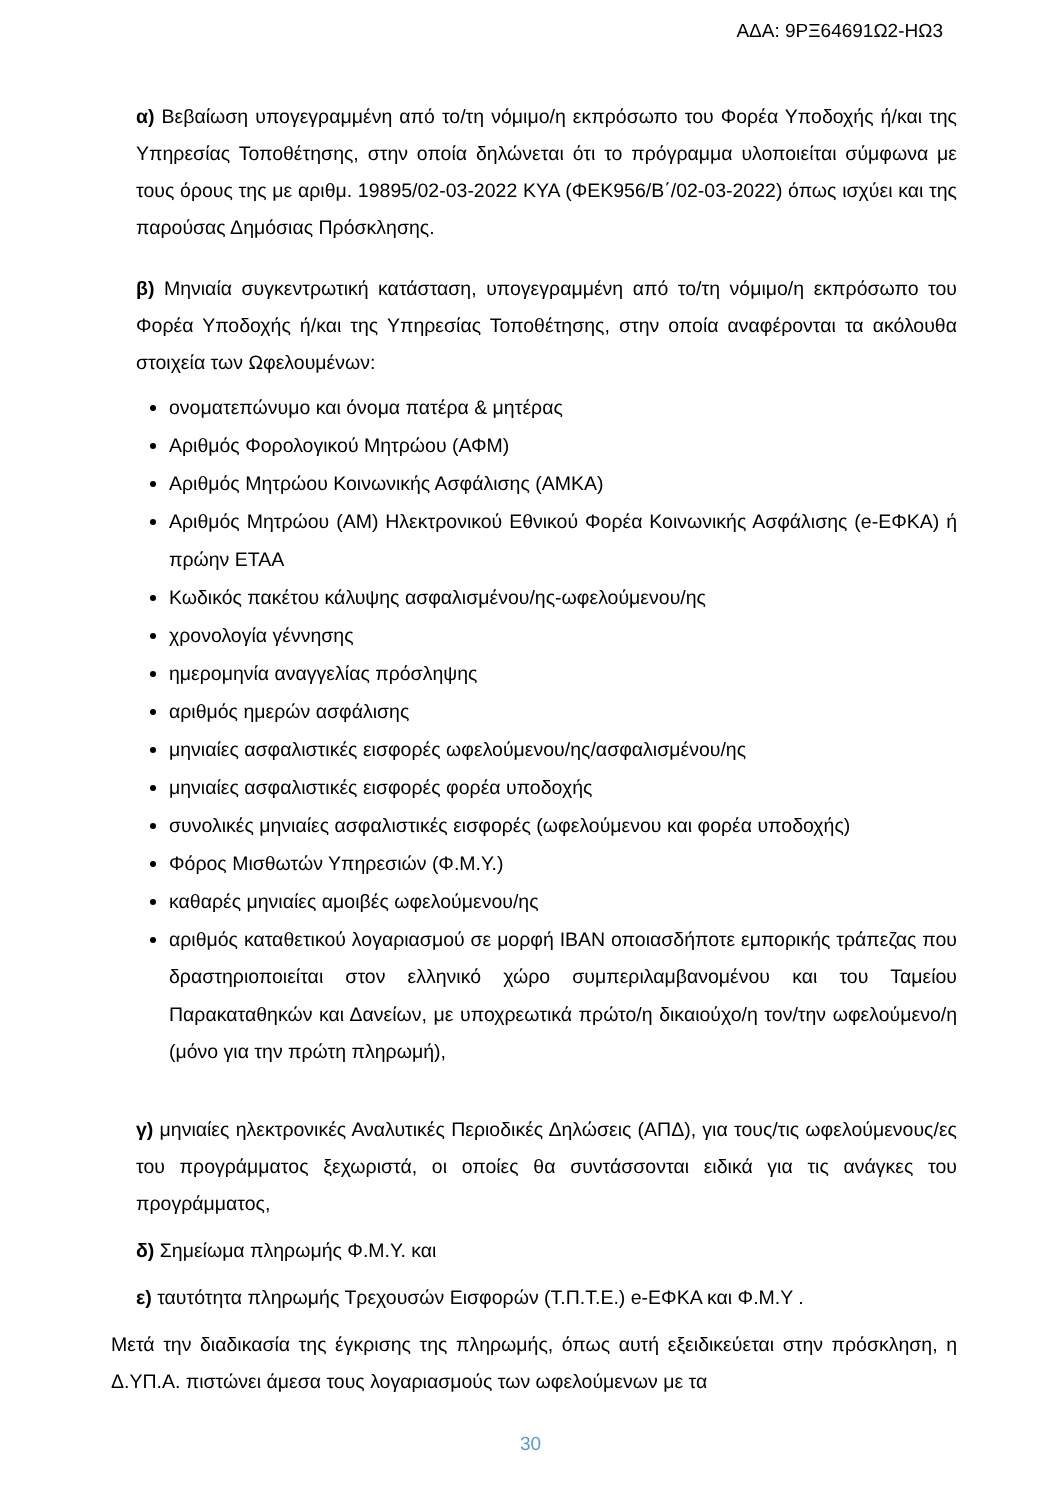ΑΔΑ: 9ΡΞ64691Ω2-ΗΩ3
α) Βεβαίωση υπογεγραμμένη από το/τη νόμιμο/η εκπρόσωπο του Φορέα Υποδοχής ή/και της Υπηρεσίας Τοποθέτησης, στην οποία δηλώνεται ότι το πρόγραμμα υλοποιείται σύμφωνα με τους όρους της με αριθμ. 19895/02-03-2022 ΚΥΑ (ΦΕΚ956/Β΄/02-03-2022) όπως ισχύει και της παρούσας Δημόσιας Πρόσκλησης.
β) Μηνιαία συγκεντρωτική κατάσταση, υπογεγραμμένη από το/τη νόμιμο/η εκπρόσωπο του Φορέα Υποδοχής ή/και της Υπηρεσίας Τοποθέτησης, στην οποία αναφέρονται τα ακόλουθα στοιχεία των Ωφελουμένων:
ονοματεπώνυμο και όνομα πατέρα & μητέρας
Αριθμός Φορολογικού Μητρώου (ΑΦΜ)
Αριθμός Μητρώου Κοινωνικής Ασφάλισης (ΑΜΚΑ)
Αριθμός Μητρώου (ΑΜ) Ηλεκτρονικού Εθνικού Φορέα Κοινωνικής Ασφάλισης (e-ΕΦΚΑ) ή πρώην ΕΤΑΑ
Κωδικός πακέτου κάλυψης ασφαλισμένου/ης-ωφελούμενου/ης
χρονολογία γέννησης
ημερομηνία αναγγελίας πρόσληψης
αριθμός ημερών ασφάλισης
μηνιαίες ασφαλιστικές εισφορές ωφελούμενου/ης/ασφαλισμένου/ης
μηνιαίες ασφαλιστικές εισφορές φορέα υποδοχής
συνολικές μηνιαίες ασφαλιστικές εισφορές (ωφελούμενου και φορέα υποδοχής)
Φόρος Μισθωτών Υπηρεσιών (Φ.Μ.Υ.)
καθαρές μηνιαίες αμοιβές ωφελούμενου/ης
αριθμός καταθετικού λογαριασμού σε μορφή IBAN οποιασδήποτε εμπορικής τράπεζας που δραστηριοποιείται στον ελληνικό χώρο συμπεριλαμβανομένου και του Ταμείου Παρακαταθηκών και Δανείων, με υποχρεωτικά πρώτο/η δικαιούχο/η τον/την ωφελούμενο/η (μόνο για την πρώτη πληρωμή),
γ) μηνιαίες ηλεκτρονικές Αναλυτικές Περιοδικές Δηλώσεις (ΑΠΔ), για τους/τις ωφελούμενους/ες του προγράμματος ξεχωριστά, οι οποίες θα συντάσσονται ειδικά για τις ανάγκες του προγράμματος,
δ) Σημείωμα πληρωμής Φ.Μ.Υ. και
ε) ταυτότητα πληρωμής Τρεχουσών Εισφορών (Τ.Π.Τ.Ε.) e-ΕΦΚΑ και Φ.Μ.Υ .
Μετά την διαδικασία της έγκρισης της πληρωμής, όπως αυτή εξειδικεύεται στην πρόσκληση, η Δ.ΥΠ.Α. πιστώνει άμεσα τους λογαριασμούς των ωφελούμενων με τα
30